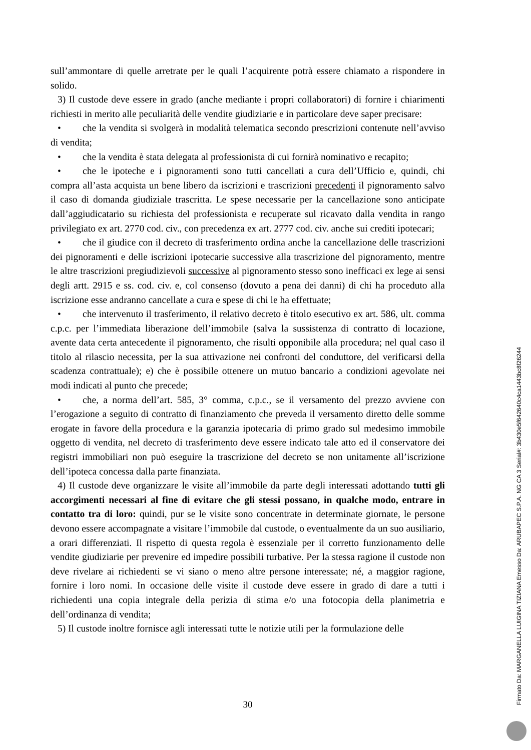sull’ammontare di quelle arretrate per le quali l’acquirente potrà essere chiamato a rispondere in solido.
3) Il custode deve essere in grado (anche mediante i propri collaboratori) di fornire i chiarimenti richiesti in merito alle peculiarità delle vendite giudiziarie e in particolare deve saper precisare:
• che la vendita si svolgerà in modalità telematica secondo prescrizioni contenute nell’avviso di vendita;
• che la vendita è stata delegata al professionista di cui fornirà nominativo e recapito;
• che le ipoteche e i pignoramenti sono tutti cancellati a cura dell’Ufficio e, quindi, chi compra all’asta acquista un bene libero da iscrizioni e trascrizioni precedenti il pignoramento salvo il caso di domanda giudiziale trascritta. Le spese necessarie per la cancellazione sono anticipate dall’aggiudicatario su richiesta del professionista e recuperate sul ricavato dalla vendita in rango privilegiato ex art. 2770 cod. civ., con precedenza ex art. 2777 cod. civ. anche sui crediti ipotecari;
• che il giudice con il decreto di trasferimento ordina anche la cancellazione delle trascrizioni dei pignoramenti e delle iscrizioni ipotecarie successive alla trascrizione del pignoramento, mentre le altre trascrizioni pregiudizievoli successive al pignoramento stesso sono inefficaci ex lege ai sensi degli artt. 2915 e ss. cod. civ. e, col consenso (dovuto a pena dei danni) di chi ha proceduto alla iscrizione esse andranno cancellate a cura e spese di chi le ha effettuate;
• che intervenuto il trasferimento, il relativo decreto è titolo esecutivo ex art. 586, ult. comma c.p.c. per l’immediata liberazione dell’immobile (salva la sussistenza di contratto di locazione, avente data certa antecedente il pignoramento, che risulti opponibile alla procedura; nel qual caso il titolo al rilascio necessita, per la sua attivazione nei confronti del conduttore, del verificarsi della scadenza contrattuale); e) che è possibile ottenere un mutuo bancario a condizioni agevolate nei modi indicati al punto che precede;
• che, a norma dell’art. 585, 3° comma, c.p.c., se il versamento del prezzo avviene con l’erogazione a seguito di contratto di finanziamento che preveda il versamento diretto delle somme erogate in favore della procedura e la garanzia ipotecaria di primo grado sul medesimo immobile oggetto di vendita, nel decreto di trasferimento deve essere indicato tale atto ed il conservatore dei registri immobiliari non può eseguire la trascrizione del decreto se non unitamente all’iscrizione dell’ipoteca concessa dalla parte finanziata.
4) Il custode deve organizzare le visite all’immobile da parte degli interessati adottando tutti gli accorgimenti necessari al fine di evitare che gli stessi possano, in qualche modo, entrare in contatto tra di loro: quindi, pur se le visite sono concentrate in determinate giornate, le persone devono essere accompagnate a visitare l’immobile dal custode, o eventualmente da un suo ausiliario, a orari differenziati. Il rispetto di questa regola è essenziale per il corretto funzionamento delle vendite giudiziarie per prevenire ed impedire possibili turbative. Per la stessa ragione il custode non deve rivelare ai richiedenti se vi siano o meno altre persone interessate; né, a maggior ragione, fornire i loro nomi. In occasione delle visite il custode deve essere in grado di dare a tutti i richiedenti una copia integrale della perizia di stima e/o una fotocopia della planimetria e dell’ordinanza di vendita;
5) Il custode inoltre fornisce agli interessati tutte le notizie utili per la formulazione delle
30 Firmato Da: MARGANELLA LUIGINA TIZIANA Emesso Da: ARUBAPEC S.P.A. NG CA 3 Serial#: 3b430e5f642640c4ca1443bc8f26244